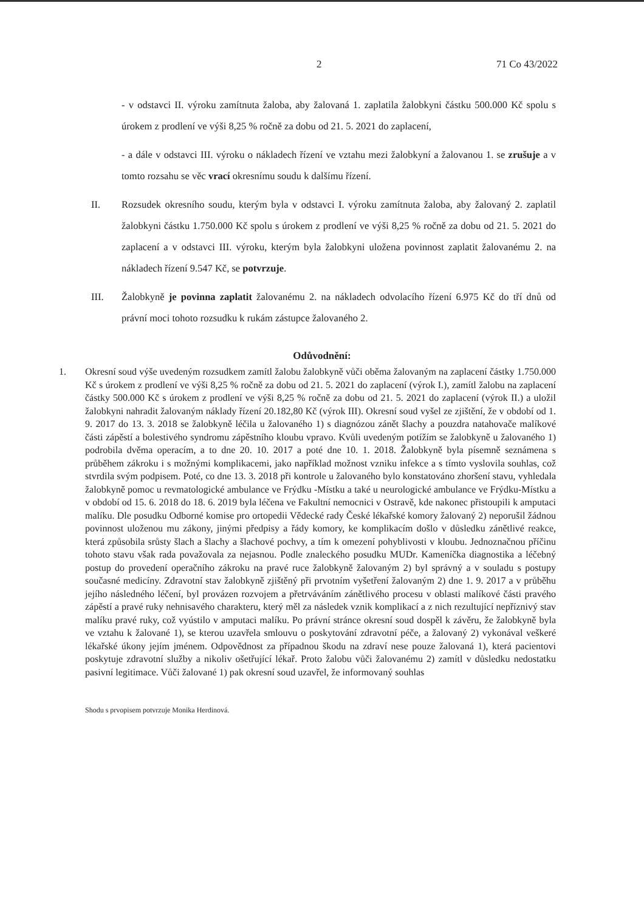2 71 Co 43/2022
- v odstavci II. výroku zamítnuta žaloba, aby žalovaná 1. zaplatila žalobkyni částku 500.000 Kč spolu s úrokem z prodlení ve výši 8,25 % ročně za dobu od 21. 5. 2021 do zaplacení,
- a dále v odstavci III. výroku o nákladech řízení ve vztahu mezi žalobkyní a žalovanou 1. se zrušuje a v tomto rozsahu se věc vrací okresnímu soudu k dalšímu řízení.
II. Rozsudek okresního soudu, kterým byla v odstavci I. výroku zamítnuta žaloba, aby žalovaný 2. zaplatil žalobkyni částku 1.750.000 Kč spolu s úrokem z prodlení ve výši 8,25 % ročně za dobu od 21. 5. 2021 do zaplacení a v odstavci III. výroku, kterým byla žalobkyni uložena povinnost zaplatit žalovanému 2. na nákladech řízení 9.547 Kč, se potvrzuje.
III. Žalobkyně je povinna zaplatit žalovanému 2. na nákladech odvolacího řízení 6.975 Kč do tří dnů od právní moci tohoto rozsudku k rukám zástupce žalovaného 2.
Odůvodnění:
1. Okresní soud výše uvedeným rozsudkem zamítl žalobu žalobkyně vůči oběma žalovaným na zaplacení částky 1.750.000 Kč s úrokem z prodlení ve výši 8,25 % ročně za dobu od 21. 5. 2021 do zaplacení (výrok I.), zamítl žalobu na zaplacení částky 500.000 Kč s úrokem z prodlení ve výši 8,25 % ročně za dobu od 21. 5. 2021 do zaplacení (výrok II.) a uložil žalobkyni nahradit žalovaným náklady řízení 20.182,80 Kč (výrok III). Okresní soud vyšel ze zjištění, že v období od 1. 9. 2017 do 13. 3. 2018 se žalobkyně léčila u žalovaného 1) s diagnózou zánět šlachy a pouzdra natahovače malíkové části zápěstí a bolestivého syndromu zápěstního kloubu vpravo. Kvůli uvedeným potížím se žalobkyně u žalovaného 1) podrobila dvěma operacím, a to dne 20. 10. 2017 a poté dne 10. 1. 2018. Žalobkyně byla písemně seznámena s průběhem zákroku i s možnými komplikacemi, jako například možnost vzniku infekce a s tímto vyslovila souhlas, což stvrdila svým podpisem. Poté, co dne 13. 3. 2018 při kontrole u žalovaného bylo konstatováno zhoršení stavu, vyhledala žalobkyně pomoc u revmatologické ambulance ve Frýdku -Místku a také u neurologické ambulance ve Frýdku-Místku a v období od 15. 6. 2018 do 18. 6. 2019 byla léčena ve Fakultní nemocnici v Ostravě, kde nakonec přistoupili k amputaci malíku. Dle posudku Odborné komise pro ortopedii Vědecké rady České lékařské komory žalovaný 2) neporušil žádnou povinnost uloženou mu zákony, jinými předpisy a řády komory, ke komplikacím došlo v důsledku zánětlivé reakce, která způsobila srůsty šlach a šlachy a šlachové pochvy, a tím k omezení pohyblivosti v kloubu. Jednoznačnou příčinu tohoto stavu však rada považovala za nejasnou. Podle znaleckého posudku MUDr. Kameníčka diagnostika a léčebný postup do provedení operačního zákroku na pravé ruce žalobkyně žalovaným 2) byl správný a v souladu s postupy současné medicíny. Zdravotní stav žalobkyně zjištěný při prvotním vyšetření žalovaným 2) dne 1. 9. 2017 a v průběhu jejího následného léčení, byl provázen rozvojem a přetrváváním zánětlivého procesu v oblasti malíkové části pravého zápěstí a pravé ruky nehnisavého charakteru, který měl za následek vznik komplikací a z nich rezultující nepříznivý stav malíku pravé ruky, což vyústilo v amputaci malíku. Po právní stránce okresní soud dospěl k závěru, že žalobkyně byla ve vztahu k žalované 1), se kterou uzavřela smlouvu o poskytování zdravotní péče, a žalovaný 2) vykonával veškeré lékařské úkony jejím jménem. Odpovědnost za případnou škodu na zdraví nese pouze žalovaná 1), která pacientovi poskytuje zdravotní služby a nikoliv ošetřující lékař. Proto žalobu vůči žalovanému 2) zamítl v důsledku nedostatku pasivní legitimace. Vůči žalované 1) pak okresní soud uzavřel, že informovaný souhlas
Shodu s prvopisem potvrzuje Monika Herdinová.